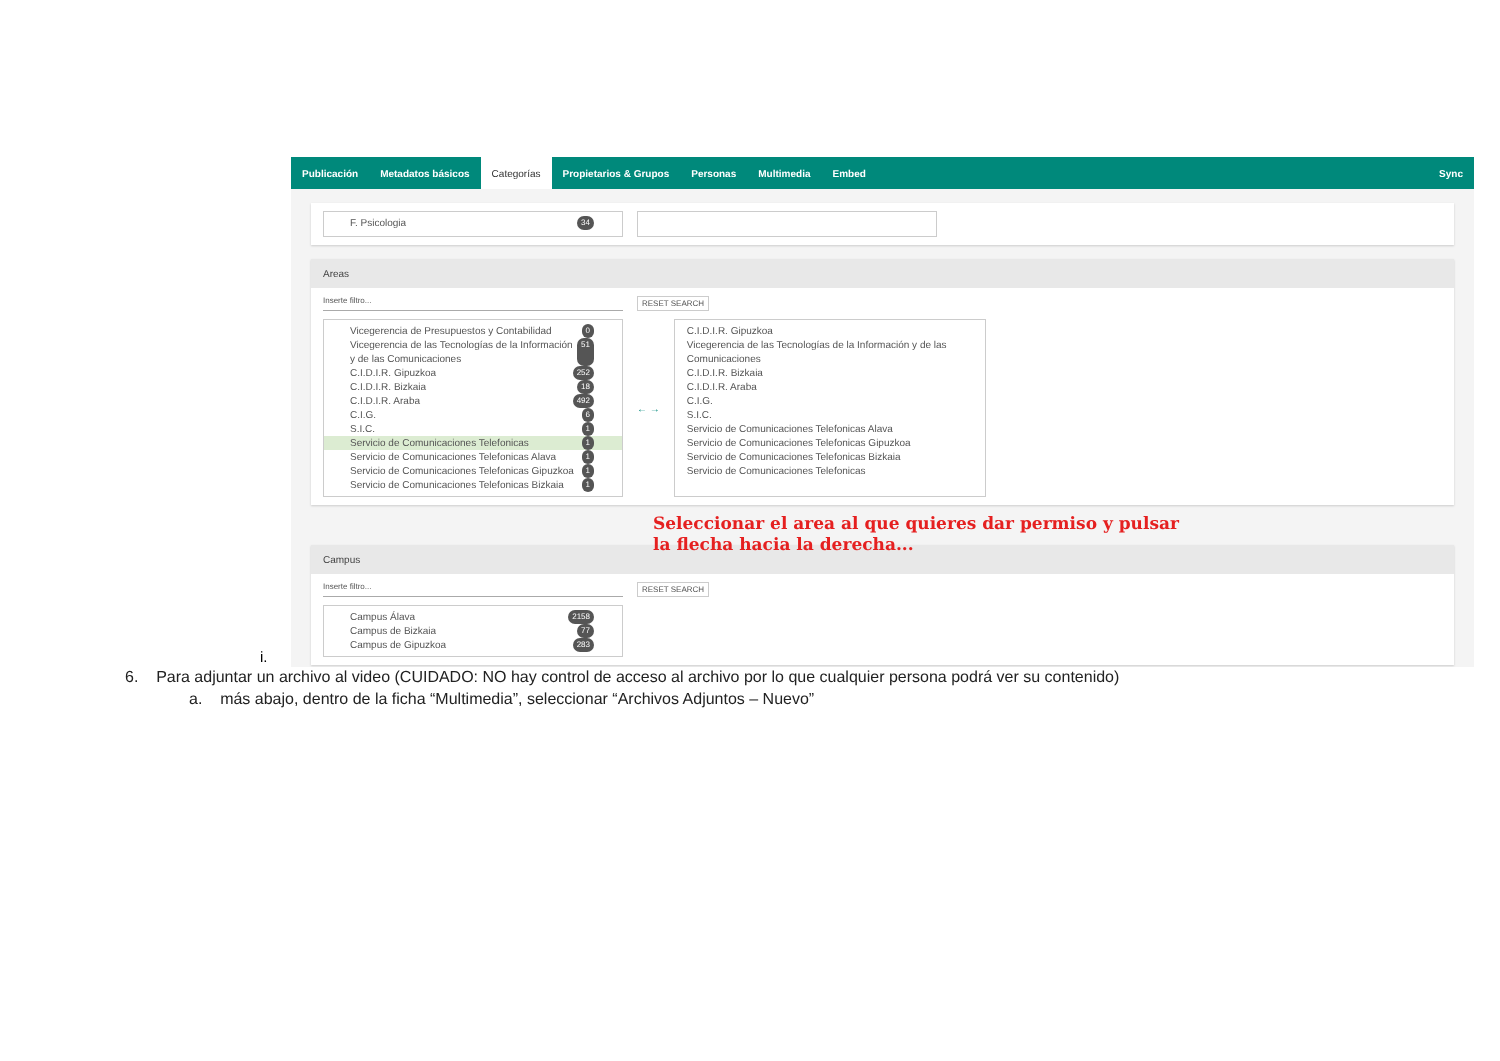i.
Publicación Metadatos básicos Categorías Propietarios & Grupos Personas Multimedia Embed Sync
F. Psicologia 34
Areas
Inserte filtro... RESET SEARCH
Vicegerencia de Presupuestos y Contabilidad 0
Vicegerencia de las Tecnologías de la Información y de las Comunicaciones 51
C.I.D.I.R. Gipuzkoa 252
C.I.D.I.R. Bizkaia 18
C.I.D.I.R. Araba 492
C.I.G. 6
S.I.C. 1
Servicio de Comunicaciones Telefonicas 1
Servicio de Comunicaciones Telefonicas Alava 1
Servicio de Comunicaciones Telefonicas Gipuzkoa 1
Servicio de Comunicaciones Telefonicas Bizkaia 1
← →
C.I.D.I.R. Gipuzkoa
Vicegerencia de las Tecnologías de la Información y de las Comunicaciones
C.I.D.I.R. Bizkaia
C.I.D.I.R. Araba
C.I.G.
S.I.C.
Servicio de Comunicaciones Telefonicas Alava
Servicio de Comunicaciones Telefonicas Gipuzkoa
Servicio de Comunicaciones Telefonicas Bizkaia
Servicio de Comunicaciones Telefonicas
Campus
Inserte filtro... RESET SEARCH
Campus Álava 2158
Campus de Bizkaia 77
Campus de Gipuzkoa 283
Seleccionar el area al que quieres dar permiso y pulsar
la flecha hacia la derecha...
6. Para adjuntar un archivo al video (CUIDADO: NO hay control de acceso al archivo por lo que cualquier persona podrá ver su contenido)
a. más abajo, dentro de la ficha “Multimedia”, seleccionar “Archivos Adjuntos – Nuevo”